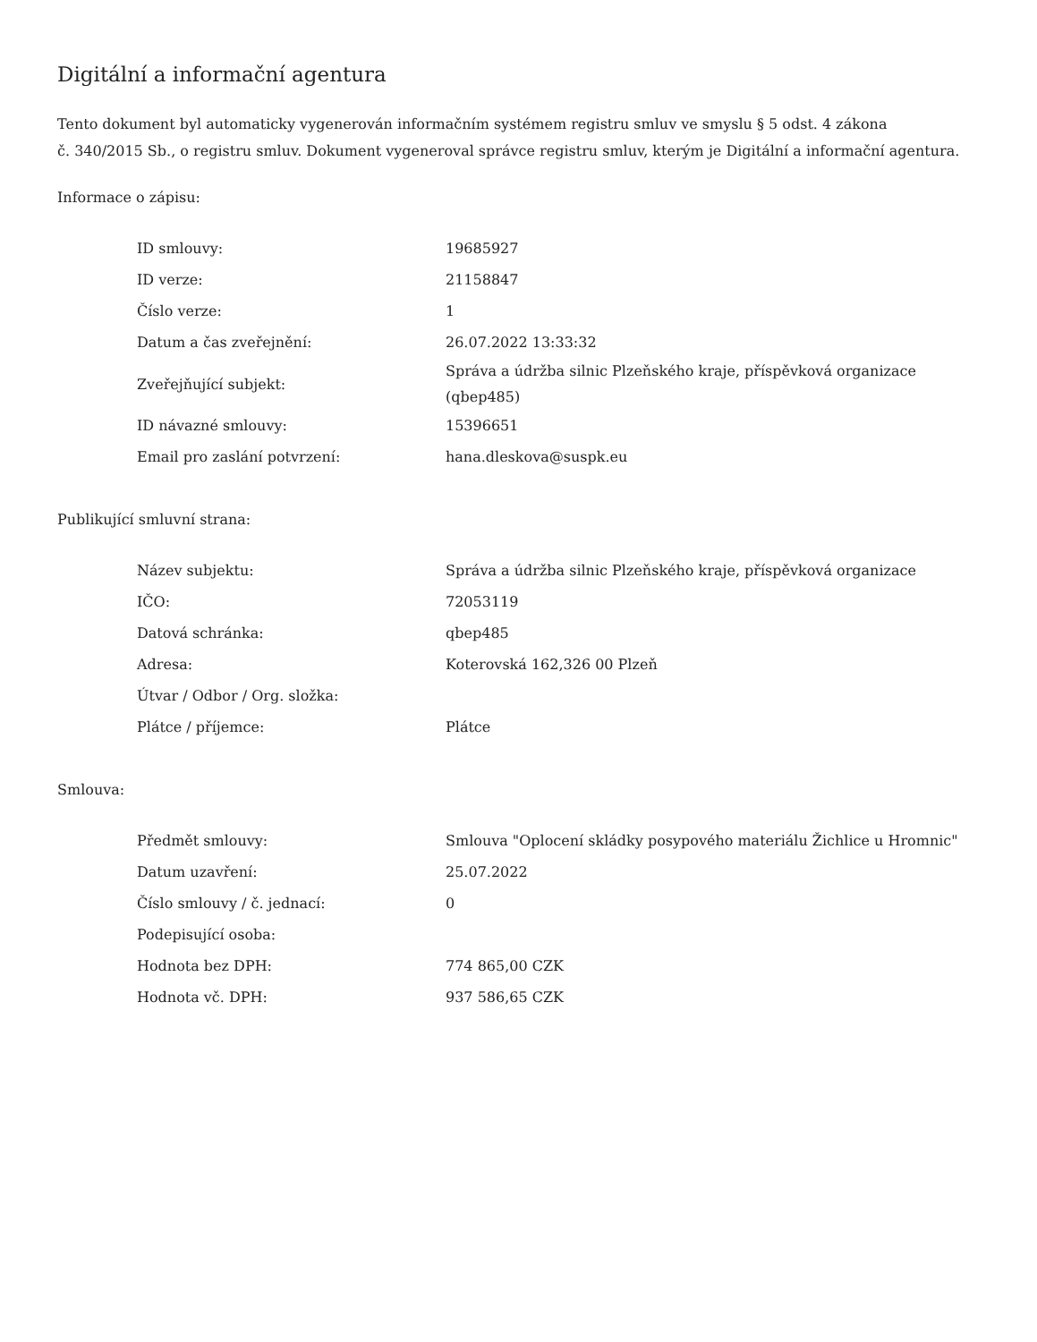Digitální a informační agentura
Tento dokument byl automaticky vygenerován informačním systémem registru smluv ve smyslu § 5 odst. 4 zákona
č. 340/2015 Sb., o registru smluv. Dokument vygeneroval správce registru smluv, kterým je Digitální a informační agentura.
Informace o zápisu:
| ID smlouvy: | 19685927 |
| ID verze: | 21158847 |
| Číslo verze: | 1 |
| Datum a čas zveřejnění: | 26.07.2022 13:33:32 |
| Zveřejňující subjekt: | Správa a údržba silnic Plzeňského kraje, příspěvková organizace (qbep485) |
| ID návazné smlouvy: | 15396651 |
| Email pro zaslání potvrzení: | hana.dleskova@suspk.eu |
Publikující smluvní strana:
| Název subjektu: | Správa a údržba silnic Plzeňského kraje, příspěvková organizace |
| IČO: | 72053119 |
| Datová schránka: | qbep485 |
| Adresa: | Koterovská 162,326 00 Plzeň |
| Útvar / Odbor / Org. složka: | |
| Plátce / příjemce: | Plátce |
Smlouva:
| Předmět smlouvy: | Smlouva "Oplocení skládky posypového materiálu Žichlice u Hromnic" |
| Datum uzavření: | 25.07.2022 |
| Číslo smlouvy / č. jednací: | 0 |
| Podepisující osoba: | |
| Hodnota bez DPH: | 774 865,00 CZK |
| Hodnota vč. DPH: | 937 586,65 CZK |